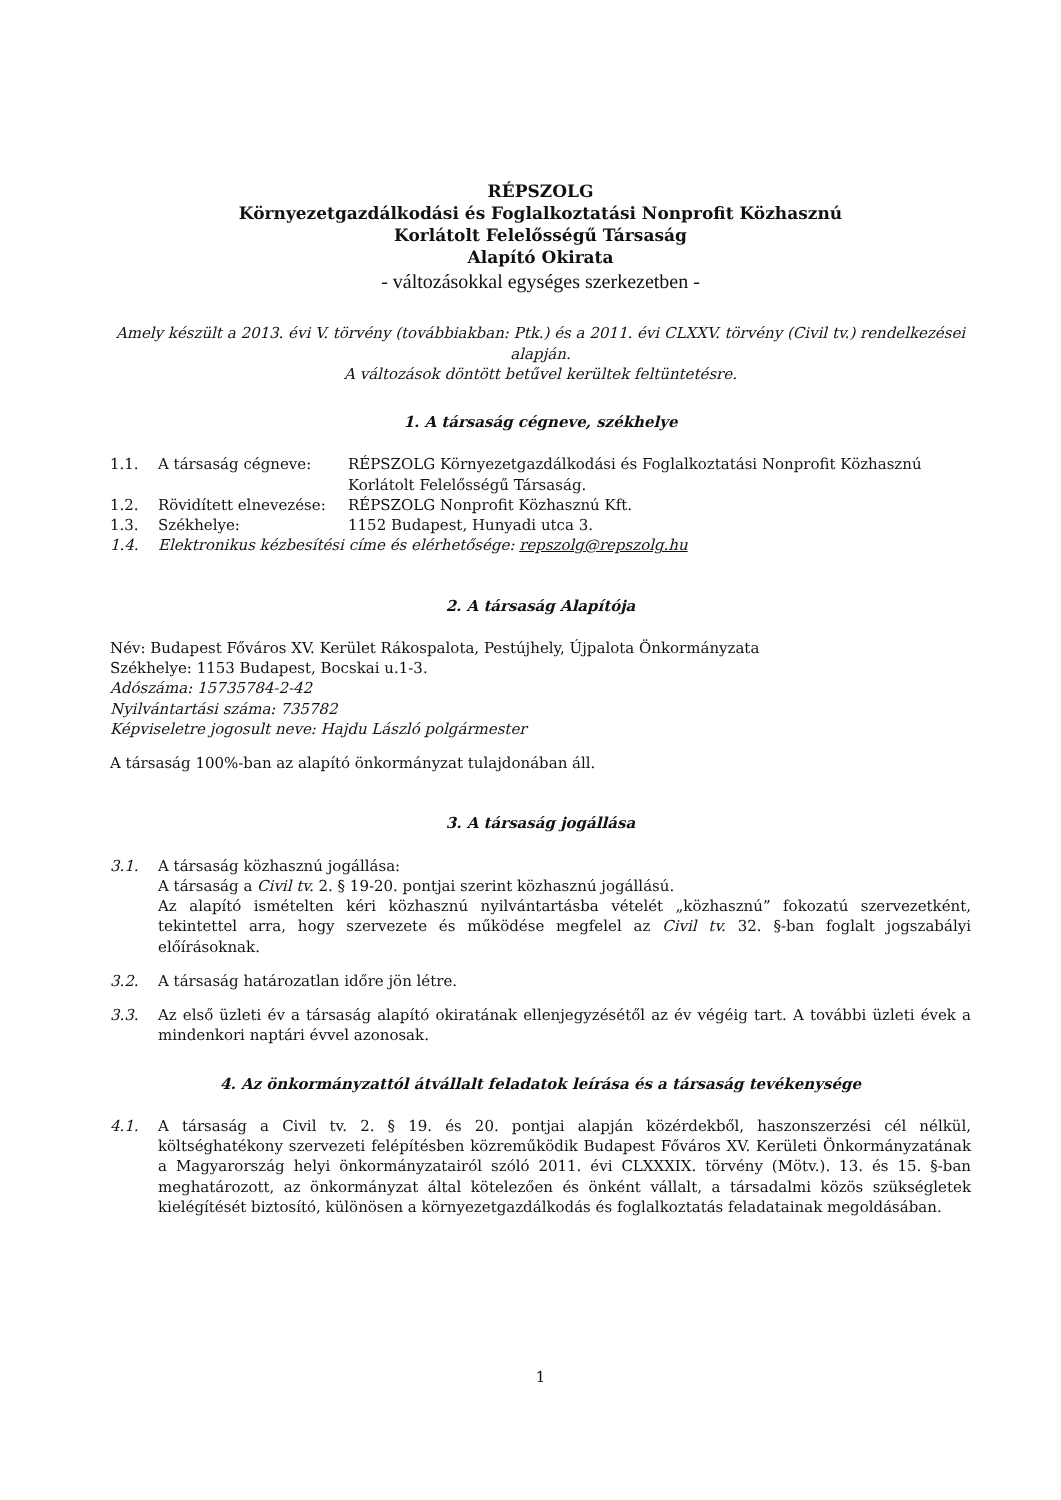RÉPSZOLG
Környezetgazdálkodási és Foglalkoztatási Nonprofit Közhasznú
Korlátolt Felelősségű Társaság
Alapító Okirata
- változásokkal egységes szerkezetben -
Amely készült a 2013. évi V. törvény (továbbiakban: Ptk.) és a 2011. évi CLXXV. törvény (Civil tv.) rendelkezései alapján.
A változások döntött betűvel kerültek feltüntetésre.
1. A társaság cégneve, székhelye
1.1. A társaság cégneve: RÉPSZOLG Környezetgazdálkodási és Foglalkoztatási Nonprofit Közhasznú Korlátolt Felelősségű Társaság.
1.2. Rövidített elnevezése: RÉPSZOLG Nonprofit Közhasznú Kft.
1.3. Székhelye: 1152 Budapest, Hunyadi utca 3.
1.4. Elektronikus kézbesítési címe és elérhetősége: repszolg@repszolg.hu
2. A társaság Alapítója
Név: Budapest Főváros XV. Kerület Rákospalota, Pestújhely, Újpalota Önkormányzata
Székhelye: 1153 Budapest, Bocskai u.1-3.
Adószáma: 15735784-2-42
Nyilvántartási száma: 735782
Képviseletre jogosult neve: Hajdu László polgármester
A társaság 100%-ban az alapító önkormányzat tulajdonában áll.
3. A társaság jogállása
3.1. A társaság közhasznú jogállása:
A társaság a Civil tv. 2. § 19-20. pontjai szerint közhasznú jogállású.
Az alapító ismételten kéri közhasznú nyilvántartásba vételét „közhasznú” fokozatú szervezetként, tekintettel arra, hogy szervezete és működése megfelel az Civil tv. 32. §-ban foglalt jogszabályi előírásoknak.
3.2. A társaság határozatlan időre jön létre.
3.3. Az első üzleti év a társaság alapító okiratának ellenjegyzésétől az év végéig tart. A további üzleti évek a mindenkori naptári évvel azonosak.
4. Az önkormányzattól átvállalt feladatok leírása és a társaság tevékenysége
4.1. A társaság a Civil tv. 2. § 19. és 20. pontjai alapján közérdekből, haszonszerzési cél nélkül, költséghatékony szervezeti felépítésben közreműködik Budapest Főváros XV. Kerületi Önkormányzatának a Magyarország helyi önkormányzatairól szóló 2011. évi CLXXXIX. törvény (Mötv.). 13. és 15. §-ban meghatározott, az önkormányzat által kötelezően és önként vállalt, a társadalmi közös szükségletek kielégítését biztosító, különösen a környezetgazdálkodás és foglalkoztatás feladatainak megoldásában.
1